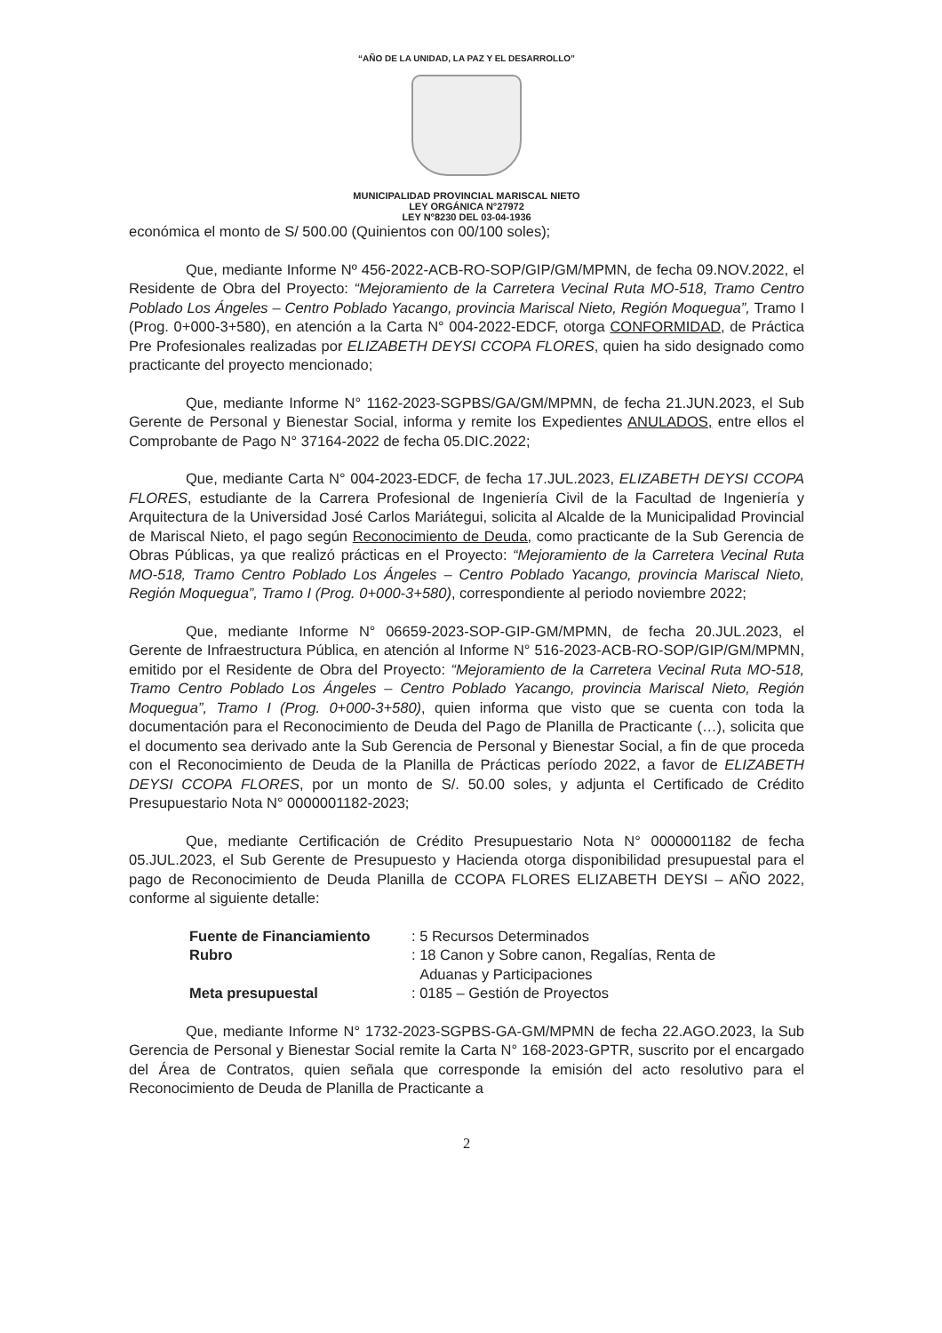“AÑO DE LA UNIDAD, LA PAZ Y EL DESARROLLO”
MUNICIPALIDAD PROVINCIAL MARISCAL NIETO
LEY ORGÁNICA N°27972
LEY N°8230 DEL 03-04-1936
económica el monto de S/ 500.00 (Quinientos con 00/100 soles);
Que, mediante Informe Nº 456-2022-ACB-RO-SOP/GIP/GM/MPMN, de fecha 09.NOV.2022, el Residente de Obra del Proyecto: “Mejoramiento de la Carretera Vecinal Ruta MO-518, Tramo Centro Poblado Los Ángeles – Centro Poblado Yacango, provincia Mariscal Nieto, Región Moquegua”, Tramo I (Prog. 0+000-3+580), en atención a la Carta N° 004-2022-EDCF, otorga CONFORMIDAD, de Práctica Pre Profesionales realizadas por ELIZABETH DEYSI CCOPA FLORES, quien ha sido designado como practicante del proyecto mencionado;
Que, mediante Informe N° 1162-2023-SGPBS/GA/GM/MPMN, de fecha 21.JUN.2023, el Sub Gerente de Personal y Bienestar Social, informa y remite los Expedientes ANULADOS, entre ellos el Comprobante de Pago N° 37164-2022 de fecha 05.DIC.2022;
Que, mediante Carta N° 004-2023-EDCF, de fecha 17.JUL.2023, ELIZABETH DEYSI CCOPA FLORES, estudiante de la Carrera Profesional de Ingeniería Civil de la Facultad de Ingeniería y Arquitectura de la Universidad José Carlos Mariátegui, solicita al Alcalde de la Municipalidad Provincial de Mariscal Nieto, el pago según Reconocimiento de Deuda, como practicante de la Sub Gerencia de Obras Públicas, ya que realizó prácticas en el Proyecto: “Mejoramiento de la Carretera Vecinal Ruta MO-518, Tramo Centro Poblado Los Ángeles – Centro Poblado Yacango, provincia Mariscal Nieto, Región Moquegua”, Tramo I (Prog. 0+000-3+580), correspondiente al periodo noviembre 2022;
Que, mediante Informe N° 06659-2023-SOP-GIP-GM/MPMN, de fecha 20.JUL.2023, el Gerente de Infraestructura Pública, en atención al Informe N° 516-2023-ACB-RO-SOP/GIP/GM/MPMN, emitido por el Residente de Obra del Proyecto: “Mejoramiento de la Carretera Vecinal Ruta MO-518, Tramo Centro Poblado Los Ángeles – Centro Poblado Yacango, provincia Mariscal Nieto, Región Moquegua”, Tramo I (Prog. 0+000-3+580), quien informa que visto que se cuenta con toda la documentación para el Reconocimiento de Deuda del Pago de Planilla de Practicante (…), solicita que el documento sea derivado ante la Sub Gerencia de Personal y Bienestar Social, a fin de que proceda con el Reconocimiento de Deuda de la Planilla de Prácticas período 2022, a favor de ELIZABETH DEYSI CCOPA FLORES, por un monto de S/. 50.00 soles, y adjunta el Certificado de Crédito Presupuestario Nota N° 0000001182-2023;
Que, mediante Certificación de Crédito Presupuestario Nota N° 0000001182 de fecha 05.JUL.2023, el Sub Gerente de Presupuesto y Hacienda otorga disponibilidad presupuestal para el pago de Reconocimiento de Deuda Planilla de CCOPA FLORES ELIZABETH DEYSI – AÑO 2022, conforme al siguiente detalle:
Fuente de Financiamiento: 5 Recursos Determinados
Rubro: 18 Canon y Sobre canon, Regalías, Renta de
Aduanas y Participaciones
Meta presupuestal: 0185 – Gestión de Proyectos
Que, mediante Informe N° 1732-2023-SGPBS-GA-GM/MPMN de fecha 22.AGO.2023, la Sub Gerencia de Personal y Bienestar Social remite la Carta N° 168-2023-GPTR, suscrito por el encargado del Área de Contratos, quien señala que corresponde la emisión del acto resolutivo para el Reconocimiento de Deuda de Planilla de Practicante a
2